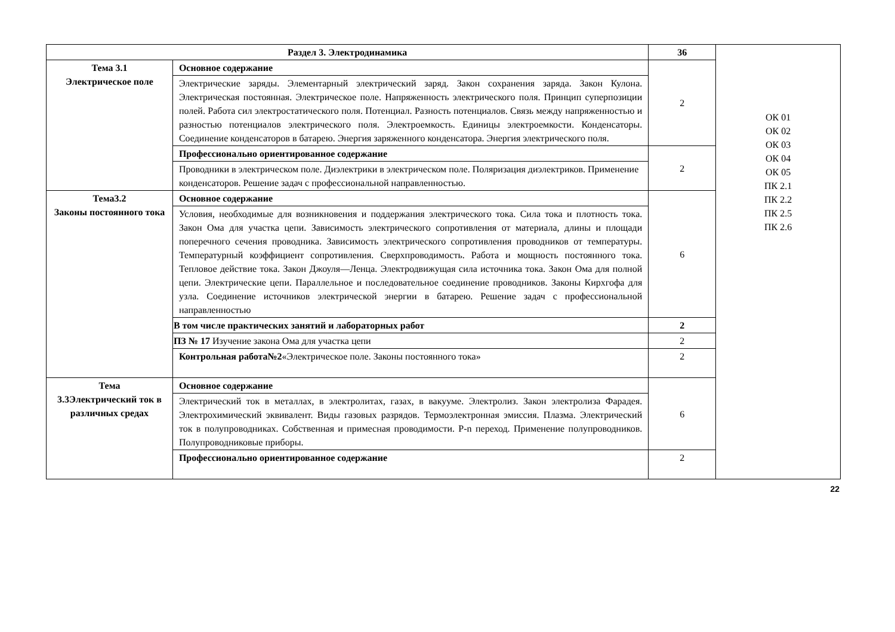| Раздел 3. Электродинамика | | 36 | ОК 01 ОК 02 ОК 03 ОК 04 ОК 05 ПК 2.1 ПК 2.2 ПК 2.5 ПК 2.6 |
| Тема 3.1 Электрическое поле | Основное содержание | 2 | |
| | Электрические заряды. Элементарный электрический заряд. Закон сохранения заряда. Закон Кулона. Электрическая постоянная. Электрическое поле. Напряженность электрического поля. Принцип суперпозиции полей. Работа сил электростатического поля. Потенциал. Разность потенциалов. Связь между напряженностью и разностью потенциалов электрического поля. Электроемкость. Единицы электроемкости. Конденсаторы. Соединение конденсаторов в батарею. Энергия заряженного конденсатора. Энергия электрического поля. | | |
| | Профессионально ориентированное содержание | 2 | |
| | Проводники в электрическом поле. Диэлектрики в электрическом поле. Поляризация диэлектриков. Применение конденсаторов. Решение задач с профессиональной направленностью. | | |
| Тема3.2 Законы постоянного тока | Основное содержание | 6 | |
| | Условия, необходимые для возникновения и поддержания электрического тока. Сила тока и плотность тока. Закон Ома для участка цепи. Зависимость электрического сопротивления от материала, длины и площади поперечного сечения проводника. Зависимость электрического сопротивления проводников от температуры. Температурный коэффициент сопротивления. Сверхпроводимость. Работа и мощность постоянного тока. Тепловое действие тока. Закон Джоуля—Ленца. Электродвижущая сила источника тока. Закон Ома для полной цепи. Электрические цепи. Параллельное и последовательное соединение проводников. Законы Кирхгофа для узла. Соединение источников электрической энергии в батарею. Решение задач с профессиональной направленностью | | |
| | В том числе практических занятий и лабораторных работ | 2 | |
| | ПЗ № 17 Изучение закона Ома для участка цепи | 2 | |
| | Контрольная работа№2 «Электрическое поле. Законы постоянного тока» | 2 | |
| Тема 3.3Электрический ток в различных средах | Основное содержание | 6 | |
| | Электрический ток в металлах, в электролитах, газах, в вакууме. Электролиз. Закон электролиза Фарадея. Электрохимический эквивалент. Виды газовых разрядов. Термоэлектронная эмиссия. Плазма. Электрический ток в полупроводниках. Собственная и примесная проводимости. P-n переход. Применение полупроводников. Полупроводниковые приборы. | | |
| | Профессионально ориентированное содержание | 2 | |
22